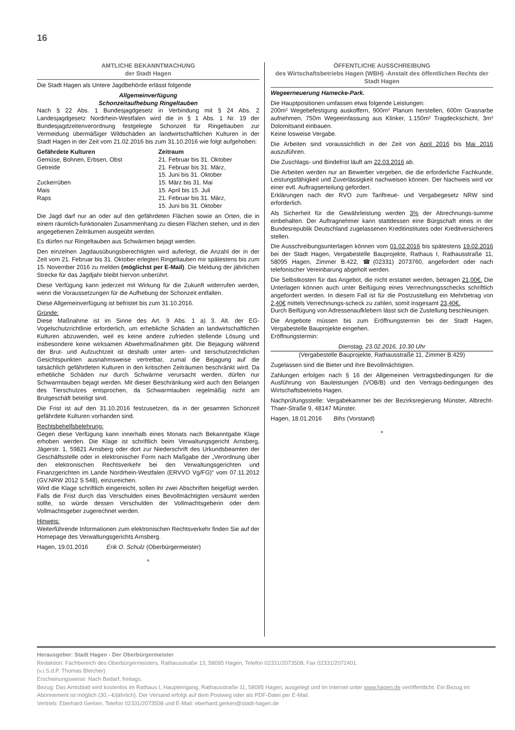16
AMTLICHE BEKANNTMACHUNG
der Stadt Hagen
Die Stadt Hagen als Untere Jagdbehörde erlässt folgende
Allgemeinverfügung
Schonzeitaufhebung Ringeltauben
Nach § 22 Abs. 1 Bundesjagdgesetz in Verbindung mit § 24 Abs. 2 Landesjagdgesetz Nordrhein-Westfalen wird die in § 1 Abs. 1 Nr. 19 der Bundesjagdzeitenverordnung festgelegte Schonzeit für Ringeltauben zur Vermeidung übermäßiger Wildschäden an landwirtschaftlichen Kulturen in der Stadt Hagen in der Zeit vom 21.02.2016 bis zum 31.10.2016 wie folgt aufgehoben:
| Gefährdete Kulturen | Zeitraum |
| --- | --- |
| Gemüse, Bohnen, Erbsen, Obst | 21. Februar bis 31. Oktober |
| Getreide | 21. Februar bis 31. März, 15. Juni bis 31. Oktober |
| Zuckerrüben | 15. März bis 31. Mai |
| Mais | 15. April bis 15. Juli |
| Raps | 21. Februar bis 31. März, 15. Juni bis 31. Oktober |
Die Jagd darf nur an oder auf den gefährdeten Flächen sowie an Orten, die in einem räumlich-funktionalen Zusammenhang zu diesen Flächen stehen, und in den angegebenen Zeiträumen ausgeübt werden.
Es dürfen nur Ringeltauben aus Schwärmen bejagt werden.
Den einzelnen Jagdausübungsberechtigten wird auferlegt, die Anzahl der in der Zeit vom 21. Februar bis 31. Oktober erlegten Ringeltauben mir spätestens bis zum 15. November 2016 zu melden (möglichst per E-Mail). Die Meldung der jährlichen Strecke für das Jagdjahr bleibt hiervon unberührt.
Diese Verfügung kann jederzeit mit Wirkung für die Zukunft widerrufen werden, wenn die Voraussetzungen für die Aufhebung der Schonzeit entfallen.
Diese Allgemeinverfügung ist befristet bis zum 31.10.2016.
Gründe:
Diese Maßnahme ist im Sinne des Art. 9 Abs. 1 a) 3. Alt. der EG-Vogelschutzrichtlinie erforderlich, um erhebliche Schäden an landwirtschaftlichen Kulturen abzuwenden, weil es keine andere zufrieden stellende Lösung und insbesondere keine wirksamen Abwehrmaßnahmen gibt. Die Bejagung während der Brut- und Aufzuchtzeit ist deshalb unter arten- und tierschutzrechtlichen Gesichtspunkten ausnahmsweise vertretbar, zumal die Bejagung auf die tatsächlich gefährdeten Kulturen in den kritischen Zeiträumen beschränkt wird. Da erhebliche Schäden nur durch Schwärme verursacht werden, dürfen nur Schwarmtauben bejagt werden. Mit dieser Beschränkung wird auch den Belangen des Tierschutzes entsprochen, da Schwarmtauben regelmäßig nicht am Brutgeschäft beteiligt sind.
Die Frist ist auf den 31.10.2016 festzusetzen, da in der gesamten Schonzeit gefährdete Kulturen vorhanden sind.
Rechtsbehelfsbelehrung:
Gegen diese Verfügung kann innerhalb eines Monats nach Bekanntgabe Klage erhoben werden. Die Klage ist schriftlich beim Verwaltungsgericht Arnsberg, Jägerstr. 1, 59821 Arnsberg oder dort zur Niederschrift des Urkundsbeamten der Geschäftsstelle oder in elektronischer Form nach Maßgabe der „Verordnung über den elektronischen Rechtsverkehr bei den Verwaltungsgerichten und Finanzgerichten im Lande Nordrhein-Westfalen (ERVVO Vg/FG)“ vom 07.11.2012 (GV.NRW 2012 S 548), einzureichen.
Wird die Klage schriftlich eingereicht, sollen ihr zwei Abschriften beigefügt werden. Falls die Frist durch das Verschulden eines Bevollmächtigten versäumt werden sollte, so würde dessen Verschulden der Vollmachtsgeberin oder dem Vollmachtsgeber zugerechnet werden.
Hinweis:
Weiterführende Informationen zum elektronischen Rechtsverkehr finden Sie auf der Homepage des Verwaltungsgerichts Arnsberg.
Hagen, 19.01.2016 Erik O. Schulz (Oberbürgermeister)
■
ÖFFENTLICHE AUSSCHREIBUNG
des Wirtschaftsbetriebs Hagen (WBH) -Anstalt des öffentlichen Rechts der Stadt Hagen
Wegeerneuerung Hamecke-Park.
Die Hauptpositionen umfassen etwa folgende Leistungen:
200m² Wegebefestigung auskoffern, 900m² Planum herstellen, 600m Grasnarbe aufnehmen, 750m Wegeeinfassung aus Klinker, 1.150m² Tragdeckschicht, 3m³ Dolomitsand einbauen.
Keine losweise Vergabe.
Die Arbeiten sind voraussichtlich in der Zeit von April 2016 bis Mai 2016 auszuführen.
Die Zuschlags- und Bindefrist läuft am 22.03.2016 ab.
Die Arbeiten werden nur an Bewerber vergeben, die die erforderliche Fachkunde, Leistungsfähigkeit und Zuverlässigkeit nachweisen können. Der Nachweis wird vor einer evtl. Auftragserteilung gefordert.
Erklärungen nach der RVO zum Tariftreue- und Vergabegesetz NRW sind erforderlich.
Als Sicherheit für die Gewährleistung werden 3% der Abrechnungs-summe einbehalten. Der Auftragnehmer kann stattdessen eine Bürgschaft eines in der Bundesrepublik Deutschland zugelassenen Kreditinstitutes oder Kreditversicherers stellen.
Die Ausschreibungsunterlagen können vom 01.02.2016 bis spätestens 19.02.2016 bei der Stadt Hagen, Vergabestelle Bauprojekte, Rathaus I, Rathausstraße 11, 58095 Hagen, Zimmer B.422, ☎(02331) 2073760, angefordert oder nach telefonischer Vereinbarung abgeholt werden.
Die Selbstkosten für das Angebot, die nicht erstattet werden, betragen 21,00€. Die Unterlagen können auch unter Beifügung eines Verrechnungsschecks schriftlich angefordert werden. In diesem Fall ist für die Postzustellung ein Mehrbetrag von 2,40€ mittels Verrechnungs-scheck zu zahlen, somit insgesamt 23,40€.
Durch Beifügung von Adressenaufklebern lässt sich die Zustellung beschleunigen.
Die Angebote müssen bis zum Eröffnungstermin bei der Stadt Hagen, Vergabestelle Bauprojekte eingehen.
Eröffnungstermin:
Dienstag, 23.02.2016, 10.30 Uhr
(Vergabestelle Bauprojekte, Rathausstraße 11, Zimmer B.429)
Zugelassen sind die Bieter und ihre Bevollmächtigten.
Zahlungen erfolgen nach § 16 der Allgemeinen Vertragsbedingungen für die Ausführung von Bauleistungen (VOB/B) und den Vertrags-bedingungen des Wirtschaftsbetriebs Hagen.
Nachprüfungsstelle: Vergabekammer bei der Bezirksregierung Münster, Albrecht-Thaer-Straße 9, 48147 Münster.
Hagen, 18.01.2016 Bihs (Vorstand)
■
Herausgeber: Stadt Hagen - Der Oberbürgermeister
Redaktion: Fachbereich des Oberbürgermeisters, Rathausstraße 13, 58095 Hagen, Telefon 02331/2073508, Fax 02331/2072401.
(v.i.S.d.P. Thomas Bleicher)
Erscheinungsweise: Nach Bedarf, freitags.
Bezug: Das Amtsblatt wird kostenlos im Rathaus I, Haupteingang, Rathausstraße 11, 58095 Hagen, ausgelegt und im Internet unter www.hagen.de veröffentlicht. Ein Bezug im Abonnement ist möglich (30,--€/jährlich). Der Versand erfolgt auf dem Postweg oder als PDF-Datei per E-Mail.
Vertrieb: Eberhard Gerken, Telefon 02331/2073508 und E-Mail: eberhard.gerken@stadt-hagen.de